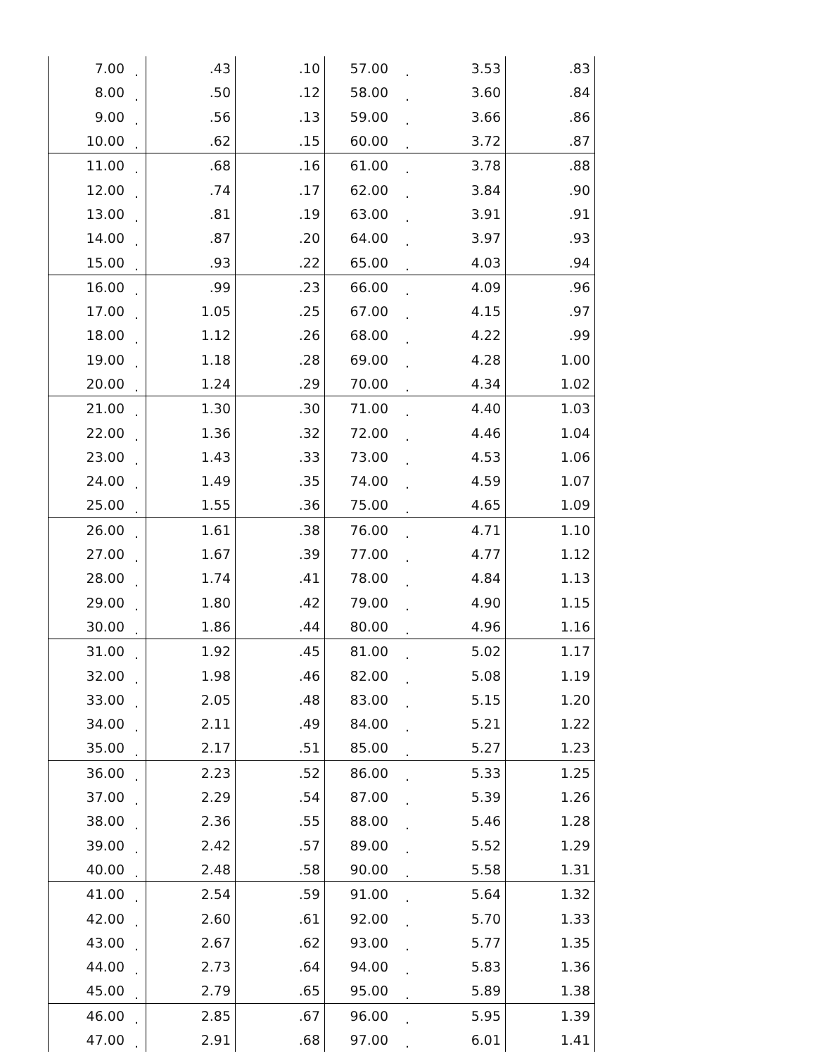| 7.00 | . | .43 | .10 | 57.00 | . | 3.53 | .83 |
| 8.00 | . | .50 | .12 | 58.00 | . | 3.60 | .84 |
| 9.00 | . | .56 | .13 | 59.00 | . | 3.66 | .86 |
| 10.00 | . | .62 | .15 | 60.00 | . | 3.72 | .87 |
| 11.00 | . | .68 | .16 | 61.00 | . | 3.78 | .88 |
| 12.00 | . | .74 | .17 | 62.00 | . | 3.84 | .90 |
| 13.00 | . | .81 | .19 | 63.00 | . | 3.91 | .91 |
| 14.00 | . | .87 | .20 | 64.00 | . | 3.97 | .93 |
| 15.00 | . | .93 | .22 | 65.00 | . | 4.03 | .94 |
| 16.00 | . | .99 | .23 | 66.00 | . | 4.09 | .96 |
| 17.00 | . | 1.05 | .25 | 67.00 | . | 4.15 | .97 |
| 18.00 | . | 1.12 | .26 | 68.00 | . | 4.22 | .99 |
| 19.00 | . | 1.18 | .28 | 69.00 | . | 4.28 | 1.00 |
| 20.00 | . | 1.24 | .29 | 70.00 | . | 4.34 | 1.02 |
| 21.00 | . | 1.30 | .30 | 71.00 | . | 4.40 | 1.03 |
| 22.00 | . | 1.36 | .32 | 72.00 | . | 4.46 | 1.04 |
| 23.00 | . | 1.43 | .33 | 73.00 | . | 4.53 | 1.06 |
| 24.00 | . | 1.49 | .35 | 74.00 | . | 4.59 | 1.07 |
| 25.00 | . | 1.55 | .36 | 75.00 | . | 4.65 | 1.09 |
| 26.00 | . | 1.61 | .38 | 76.00 | . | 4.71 | 1.10 |
| 27.00 | . | 1.67 | .39 | 77.00 | . | 4.77 | 1.12 |
| 28.00 | . | 1.74 | .41 | 78.00 | . | 4.84 | 1.13 |
| 29.00 | . | 1.80 | .42 | 79.00 | . | 4.90 | 1.15 |
| 30.00 | . | 1.86 | .44 | 80.00 | . | 4.96 | 1.16 |
| 31.00 | . | 1.92 | .45 | 81.00 | . | 5.02 | 1.17 |
| 32.00 | . | 1.98 | .46 | 82.00 | . | 5.08 | 1.19 |
| 33.00 | . | 2.05 | .48 | 83.00 | . | 5.15 | 1.20 |
| 34.00 | . | 2.11 | .49 | 84.00 | . | 5.21 | 1.22 |
| 35.00 | . | 2.17 | .51 | 85.00 | . | 5.27 | 1.23 |
| 36.00 | . | 2.23 | .52 | 86.00 | . | 5.33 | 1.25 |
| 37.00 | . | 2.29 | .54 | 87.00 | . | 5.39 | 1.26 |
| 38.00 | . | 2.36 | .55 | 88.00 | . | 5.46 | 1.28 |
| 39.00 | . | 2.42 | .57 | 89.00 | . | 5.52 | 1.29 |
| 40.00 | . | 2.48 | .58 | 90.00 | . | 5.58 | 1.31 |
| 41.00 | . | 2.54 | .59 | 91.00 | . | 5.64 | 1.32 |
| 42.00 | . | 2.60 | .61 | 92.00 | . | 5.70 | 1.33 |
| 43.00 | . | 2.67 | .62 | 93.00 | . | 5.77 | 1.35 |
| 44.00 | . | 2.73 | .64 | 94.00 | . | 5.83 | 1.36 |
| 45.00 | . | 2.79 | .65 | 95.00 | . | 5.89 | 1.38 |
| 46.00 | . | 2.85 | .67 | 96.00 | . | 5.95 | 1.39 |
| 47.00 | . | 2.91 | .68 | 97.00 | . | 6.01 | 1.41 |